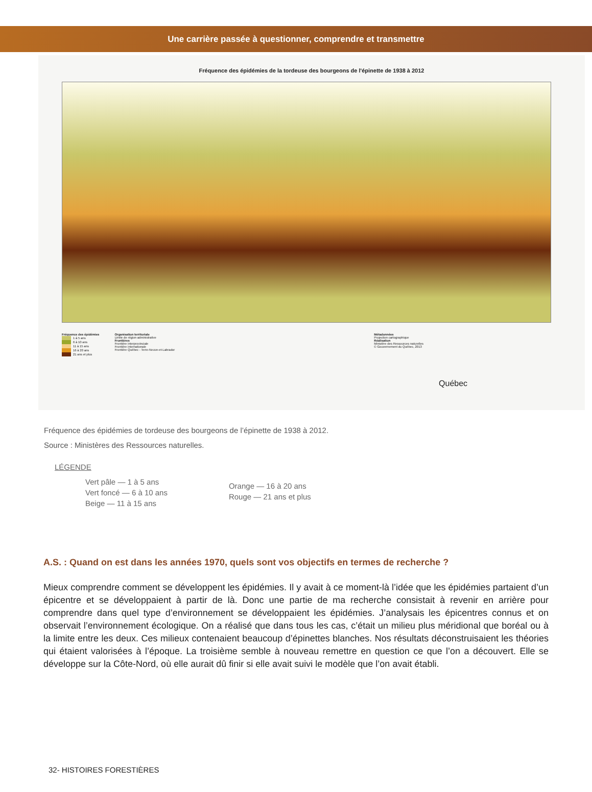Une carrière passée à questionner, comprendre et transmettre
Fréquence des épidémies de la tordeuse des bourgeons de l'épinette de 1938 à 2012
Fréquence des épidémies
1 à 5 ans
6 à 10 ans
11 à 15 ans
16 à 20 ans
21 ans et plus
Organisation territoriale
Limite de région administrative
Frontières
Frontière interprovinciale
Frontière internationale
Frontière Québec - Terre-Neuve-et-Labrador
Métadonnées
Projection cartographique
Réalisation
Ministère des Ressources naturelles
© Gouvernement du Québec, 2013
Québec
Fréquence des épidémies de tordeuse des bourgeons de l’épinette de 1938 à 2012.
Source : Ministères des Ressources naturelles.
LÉGENDE
Vert pâle — 1 à 5 ans
Vert foncé — 6 à 10 ans
Beige — 11 à 15 ans
Orange — 16 à 20 ans
Rouge — 21 ans et plus
A.S. : Quand on est dans les années 1970, quels sont vos objectifs en termes de recherche ?
Mieux comprendre comment se développent les épidémies. Il y avait à ce moment-là l’idée que les épidémies partaient d’un épicentre et se développaient à partir de là. Donc une partie de ma recherche consistait à revenir en arrière pour comprendre dans quel type d’environnement se développaient les épidémies. J’analysais les épicentres connus et on observait l’environnement écologique. On a réalisé que dans tous les cas, c’était un milieu plus méridional que boréal ou à la limite entre les deux. Ces milieux contenaient beaucoup d’épinettes blanches. Nos résultats déconstruisaient les théories qui étaient valorisées à l’époque. La troisième semble à nouveau remettre en question ce que l’on a découvert. Elle se développe sur la Côte-Nord, où elle aurait dû finir si elle avait suivi le modèle que l’on avait établi.
32- HISTOIRES FORESTIÈRES